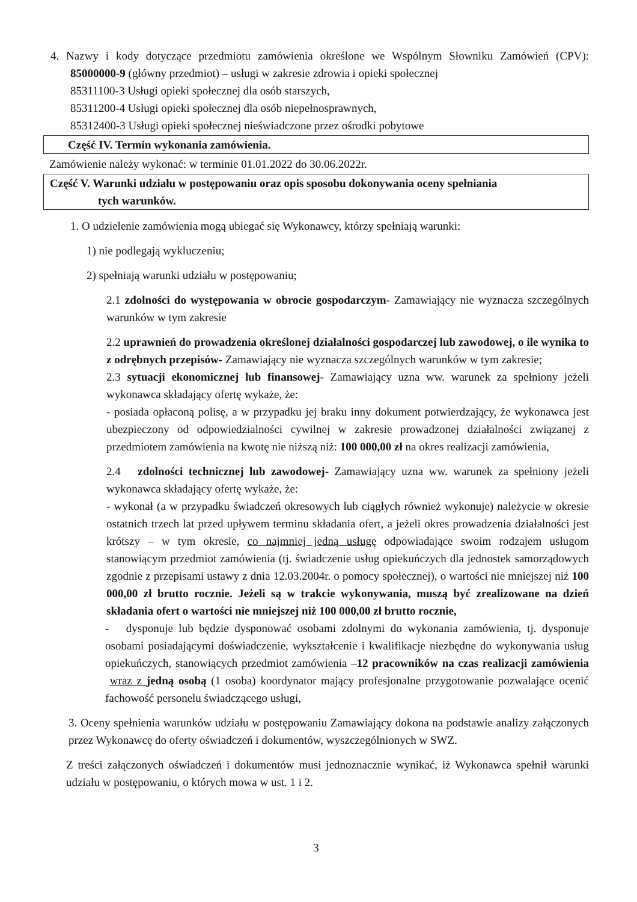4. Nazwy i kody dotyczące przedmiotu zamówienia określone we Wspólnym Słowniku Zamówień (CPV): 85000000-9 (główny przedmiot) – usługi w zakresie zdrowia i opieki społecznej
85311100-3 Usługi opieki społecznej dla osób starszych,
85311200-4 Usługi opieki społecznej dla osób niepełnosprawnych,
85312400-3 Usługi opieki społecznej nieświadczone przez ośrodki pobytowe
Część IV. Termin wykonania zamówienia.
Zamówienie należy wykonać: w terminie 01.01.2022 do 30.06.2022r.
Część V. Warunki udziału w postępowaniu oraz opis sposobu dokonywania oceny spełniania
tych warunków.
1. O udzielenie zamówienia mogą ubiegać się Wykonawcy, którzy spełniają warunki:
1) nie podlegają wykluczeniu;
2) spełniają warunki udziału w postępowaniu;
2.1 zdolności do występowania w obrocie gospodarczym- Zamawiający nie wyznacza szczególnych warunków w tym zakresie
2.2 uprawnień do prowadzenia określonej działalności gospodarczej lub zawodowej, o ile wynika to z odrębnych przepisów- Zamawiający nie wyznacza szczególnych warunków w tym zakresie;
2.3 sytuacji ekonomicznej lub finansowej- Zamawiający uzna ww. warunek za spełniony jeżeli wykonawca składający ofertę wykaże, że:
- posiada opłaconą polisę, a w przypadku jej braku inny dokument potwierdzający, że wykonawca jest ubezpieczony od odpowiedzialności cywilnej w zakresie prowadzonej działalności związanej z przedmiotem zamówienia na kwotę nie niższą niż: 100 000,00 zł na okres realizacji zamówienia,
2.4 zdolności technicznej lub zawodowej- Zamawiający uzna ww. warunek za spełniony jeżeli wykonawca składający ofertę wykaże, że:
- wykonał (a w przypadku świadczeń okresowych lub ciągłych również wykonuje) należycie w okresie ostatnich trzech lat przed upływem terminu składania ofert, a jeżeli okres prowadzenia działalności jest krótszy – w tym okresie, co najmniej jedną usługę odpowiadające swoim rodzajem usługom stanowiącym przedmiot zamówienia (tj. świadczenie usług opiekuńczych dla jednostek samorządowych zgodnie z przepisami ustawy z dnia 12.03.2004r. o pomocy społecznej), o wartości nie mniejszej niż 100 000,00 zł brutto rocznie. Jeżeli są w trakcie wykonywania, muszą być zrealizowane na dzień składania ofert o wartości nie mniejszej niż 100 000,00 zł brutto rocznie,
- dysponuje lub będzie dysponować osobami zdolnymi do wykonania zamówienia, tj. dysponuje osobami posiadającymi doświadczenie, wykształcenie i kwalifikacje niezbędne do wykonywania usług opiekuńczych, stanowiących przedmiot zamówienia –12 pracowników na czas realizacji zamówienia wraz z jedną osobą (1 osoba) koordynator mający profesjonalne przygotowanie pozwalające ocenić fachowość personelu świadczącego usługi,
3. Oceny spełnienia warunków udziału w postępowaniu Zamawiający dokona na podstawie analizy załączonych przez Wykonawcę do oferty oświadczeń i dokumentów, wyszczególnionych w SWZ.
Z treści załączonych oświadczeń i dokumentów musi jednoznacznie wynikać, iż Wykonawca spełnił warunki udziału w postępowaniu, o których mowa w ust. 1 i 2.
3